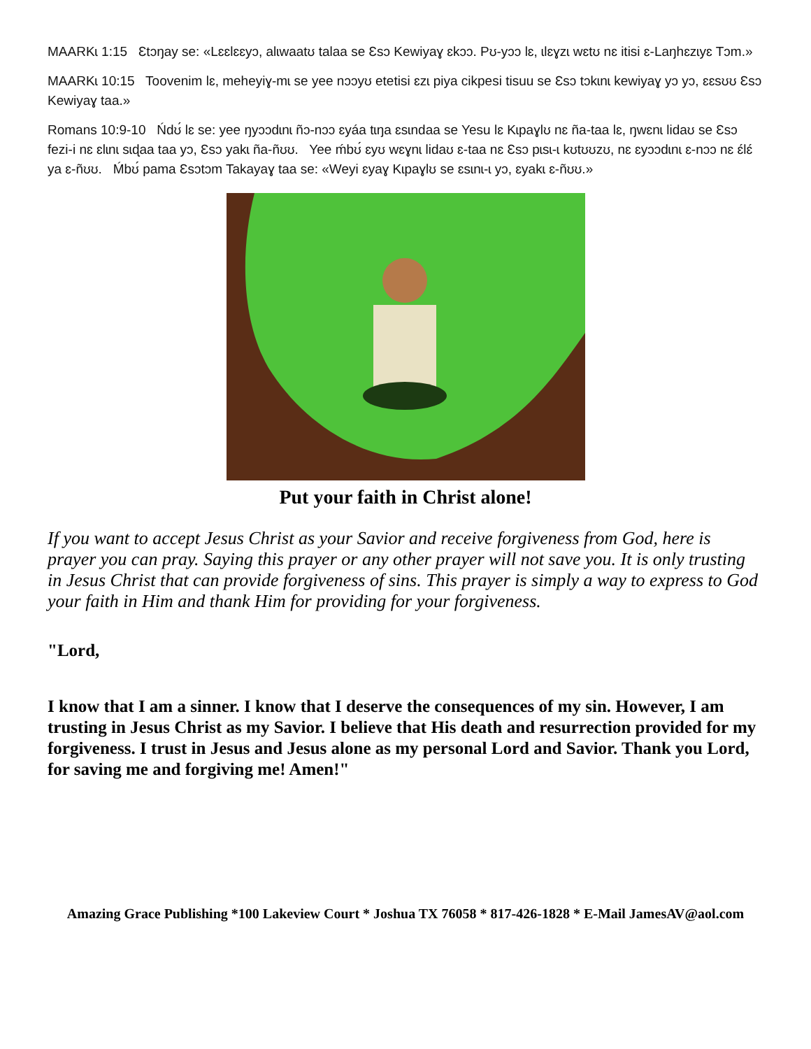MAARKɩ 1:15 Ɛtɔŋay se: «Lɛɛlɛɛyɔ, alɩwaatʊ talaa se Ɛsɔ Kewiyaɣ ɛkɔɔ. Pʊ-yɔɔ lɛ, ɩlɛɣzɩ wɛtʊ nɛ itisi ɛ-Laŋhɛzɩyɛ Tɔm.»
MAARKɩ 10:15 Toovenim lɛ, meheyiɣ-mɩ se yee nɔɔyʊ etetisi ɛzɩ piya cikpesi tisuu se Ɛsɔ tɔkɩnɩ kewiyaɣ yɔ yɔ, ɛɛsʊʊ Ɛsɔ Kewiyaɣ taa.»
Romans 10:9-10 Ńdʊ́ lɛ se: yee ŋyɔɔdɩnɩ ñɔ-nɔɔ ɛyáa tɩŋa ɛsɩndaa se Yesu lɛ Kɩpaɣlʊ nɛ ña-taa lɛ, ŋwɛnɩ lidaʊ se Ɛsɔ fezi-i nɛ ɛlɩnɩ sɩɖaa taa yɔ, Ɛsɔ yakɩ ña-ñʊʊ. Yee ḿbʊ́ ɛyʊ wɛɣnɩ lidaʊ ɛ-taa nɛ Ɛsɔ pɩsɩ-ɩ kʊtʊʊzʊ, nɛ ɛyɔɔdɩnɩ ɛ-nɔɔ nɛ ɛ́lɛ́ ya ɛ-ñʊʊ. Ḿbʊ́ pama Ɛsɔtɔm Takayaɣ taa se: «Weyi ɛyaɣ Kɩpaɣlʊ se ɛsɩnɩ-ɩ yɔ, ɛyakɩ ɛ-ñʊʊ.»
Put your faith in Christ alone!
If you want to accept Jesus Christ as your Savior and receive forgiveness from God, here is prayer you can pray. Saying this prayer or any other prayer will not save you. It is only trusting in Jesus Christ that can provide forgiveness of sins. This prayer is simply a way to express to God your faith in Him and thank Him for providing for your forgiveness.
"Lord,
I know that I am a sinner. I know that I deserve the consequences of my sin. However, I am trusting in Jesus Christ as my Savior. I believe that His death and resurrection provided for my forgiveness. I trust in Jesus and Jesus alone as my personal Lord and Savior. Thank you Lord, for saving me and forgiving me! Amen!"
Amazing Grace Publishing *100 Lakeview Court * Joshua TX 76058 * 817-426-1828 * E-Mail JamesAV@aol.com